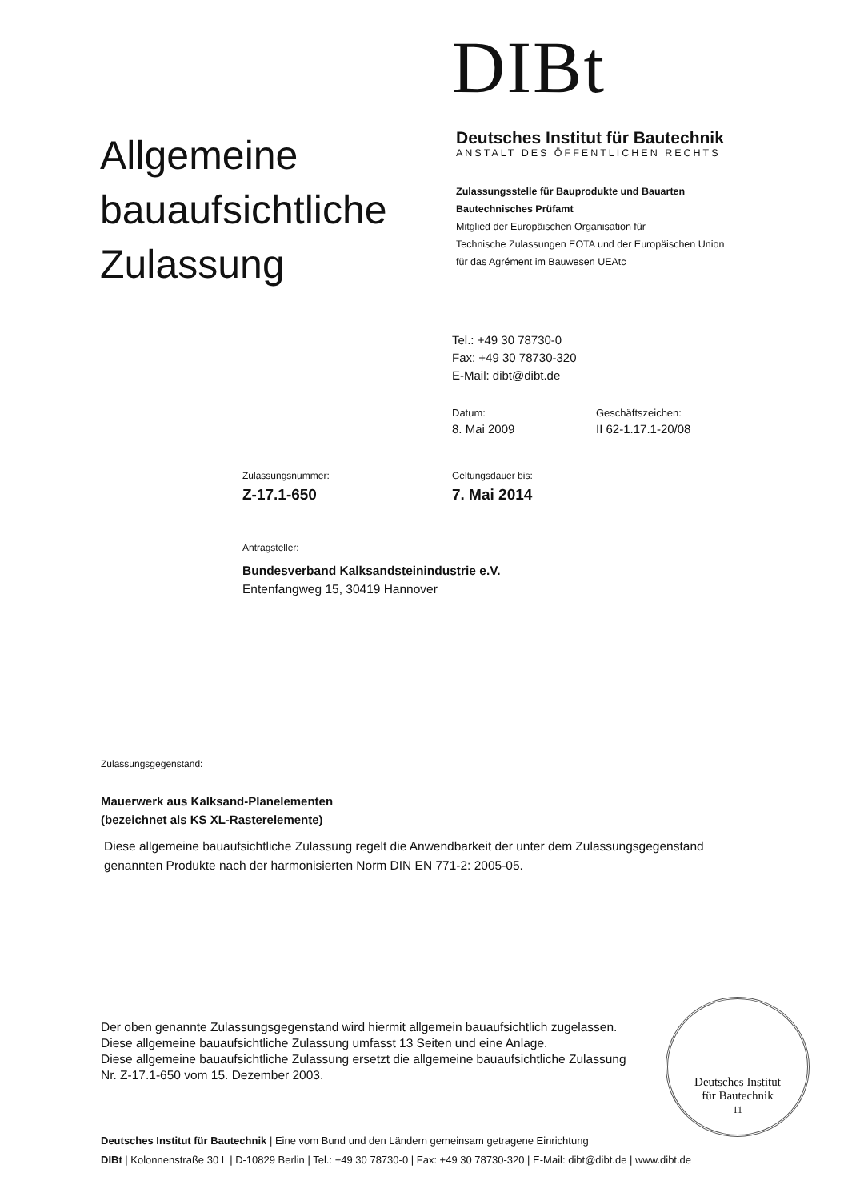DIBt
Allgemeine bauaufsichtliche Zulassung
Deutsches Institut für Bautechnik
ANSTALT DES ÖFFENTLICHEN RECHTS
Zulassungsstelle für Bauprodukte und Bauarten
Bautechnisches Prüfamt
Mitglied der Europäischen Organisation für
Technische Zulassungen EOTA und der Europäischen Union
für das Agrément im Bauwesen UEAtc
Tel.: +49 30 78730-0
Fax: +49 30 78730-320
E-Mail: dibt@dibt.de
Datum:
8. Mai 2009
Geschäftszeichen:
II 62-1.17.1-20/08
Zulassungsnummer:
Z-17.1-650
Geltungsdauer bis:
7. Mai 2014
Antragsteller:
Bundesverband Kalksandsteinindustrie e.V.
Entenfangweg 15, 30419 Hannover
Zulassungsgegenstand:
Mauerwerk aus Kalksand-Planelementen
(bezeichnet als KS XL-Rasterelemente)
Diese allgemeine bauaufsichtliche Zulassung regelt die Anwendbarkeit der unter dem Zulassungsgegenstand genannten Produkte nach der harmonisierten Norm DIN EN 771-2: 2005-05.
Der oben genannte Zulassungsgegenstand wird hiermit allgemein bauaufsichtlich zugelassen.
Diese allgemeine bauaufsichtliche Zulassung umfasst 13 Seiten und eine Anlage.
Diese allgemeine bauaufsichtliche Zulassung ersetzt die allgemeine bauaufsichtliche Zulassung
Nr. Z-17.1-650 vom 15. Dezember 2003.
Deutsches Institut für Bautechnik | Eine vom Bund und den Ländern gemeinsam getragene Einrichtung
DIBt | Kolonnenstraße 30 L | D-10829 Berlin | Tel.: +49 30 78730-0 | Fax: +49 30 78730-320 | E-Mail: dibt@dibt.de | www.dibt.de
Deutsches Institut
für Bautechnik
11